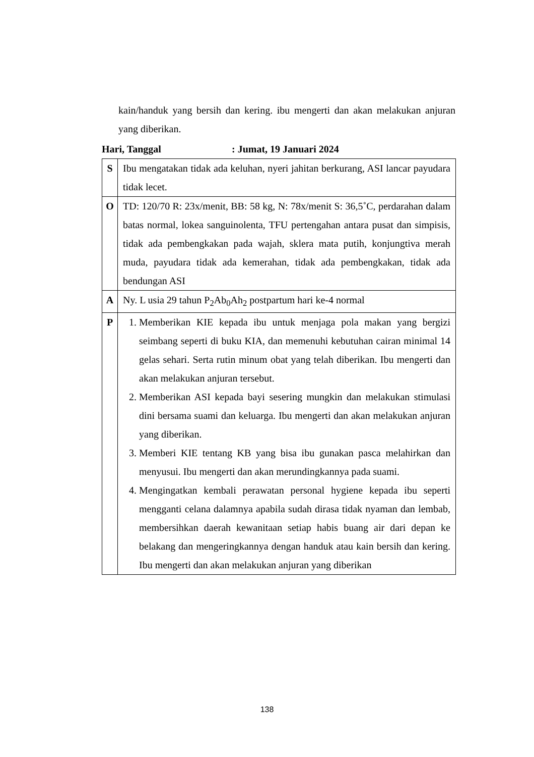kain/handuk yang bersih dan kering. ibu mengerti dan akan melakukan anjuran yang diberikan.
Hari, Tanggal: Jumat, 19 Januari 2024
| S | Ibu mengatakan tidak ada keluhan, nyeri jahitan berkurang, ASI lancar payudara tidak lecet. |
| O | TD: 120/70 R: 23x/menit, BB: 58 kg, N: 78x/menit S: 36,5˚C, perdarahan dalam batas normal, lokea sanguinolenta, TFU pertengahan antara pusat dan simpisis, tidak ada pembengkakan pada wajah, sklera mata putih, konjungtiva merah muda, payudara tidak ada kemerahan, tidak ada pembengkakan, tidak ada bendungan ASI |
| A | Ny. L usia 29 tahun P<sub>2</sub>Ab<sub>0</sub>Ah<sub>2</sub> postpartum hari ke-4 normal |
| P | 1. Memberikan KIE kepada ibu untuk menjaga pola makan yang bergizi seimbang seperti di buku KIA, dan memenuhi kebutuhan cairan minimal 14 gelas sehari. Serta rutin minum obat yang telah diberikan. Ibu mengerti dan akan melakukan anjuran tersebut. 2. Memberikan ASI kepada bayi sesering mungkin dan melakukan stimulasi dini bersama suami dan keluarga. Ibu mengerti dan akan melakukan anjuran yang diberikan. 3. Memberi KIE tentang KB yang bisa ibu gunakan pasca melahirkan dan menyusui. Ibu mengerti dan akan merundingkannya pada suami. 4. Mengingatkan kembali perawatan personal hygiene kepada ibu seperti mengganti celana dalamnya apabila sudah dirasa tidak nyaman dan lembab, membersihkan daerah kewanitaan setiap habis buang air dari depan ke belakang dan mengeringkannya dengan handuk atau kain bersih dan kering. Ibu mengerti dan akan melakukan anjuran yang diberikan |
138